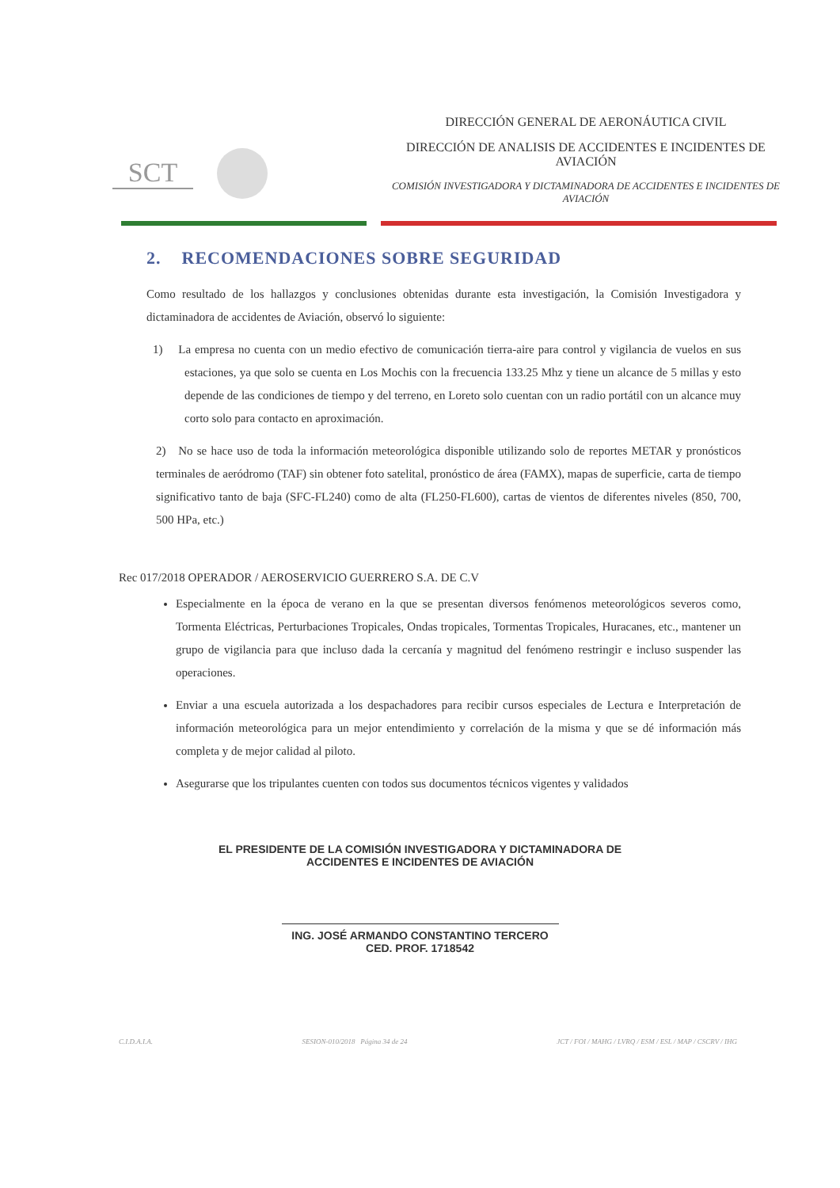SCT
DIRECCIÓN GENERAL DE AERONÁUTICA CIVIL
DIRECCIÓN DE ANALISIS DE ACCIDENTES E INCIDENTES DE AVIACIÓN
COMISIÓN INVESTIGADORA Y DICTAMINADORA DE ACCIDENTES E INCIDENTES DE AVIACIÓN
2. RECOMENDACIONES SOBRE SEGURIDAD
Como resultado de los hallazgos y conclusiones obtenidas durante esta investigación, la Comisión Investigadora y dictaminadora de accidentes de Aviación, observó lo siguiente:
1) La empresa no cuenta con un medio efectivo de comunicación tierra-aire para control y vigilancia de vuelos en sus estaciones, ya que solo se cuenta en Los Mochis con la frecuencia 133.25 Mhz y tiene un alcance de 5 millas y esto depende de las condiciones de tiempo y del terreno, en Loreto solo cuentan con un radio portátil con un alcance muy corto solo para contacto en aproximación.
2) No se hace uso de toda la información meteorológica disponible utilizando solo de reportes METAR y pronósticos terminales de aeródromo (TAF) sin obtener foto satelital, pronóstico de área (FAMX), mapas de superficie, carta de tiempo significativo tanto de baja (SFC-FL240) como de alta (FL250-FL600), cartas de vientos de diferentes niveles (850, 700, 500 HPa, etc.)
Rec 017/2018 OPERADOR / AEROSERVICIO GUERRERO S.A. DE C.V
Especialmente en la época de verano en la que se presentan diversos fenómenos meteorológicos severos como, Tormenta Eléctricas, Perturbaciones Tropicales, Ondas tropicales, Tormentas Tropicales, Huracanes, etc., mantener un grupo de vigilancia para que incluso dada la cercanía y magnitud del fenómeno restringir e incluso suspender las operaciones.
Enviar a una escuela autorizada a los despachadores para recibir cursos especiales de Lectura e Interpretación de información meteorológica para un mejor entendimiento y correlación de la misma y que se dé información más completa y de mejor calidad al piloto.
Asegurarse que los tripulantes cuenten con todos sus documentos técnicos vigentes y validados
EL PRESIDENTE DE LA COMISIÓN INVESTIGADORA Y DICTAMINADORA DE
ACCIDENTES E INCIDENTES DE AVIACIÓN
ING. JOSÉ ARMANDO CONSTANTINO TERCERO
CED. PROF. 1718542
C.I.D.A.I.A. SESION-010/2018 Página 34 de 24 JCT / FOI / MAHG / LVRQ / ESM / ESL / MAP / CSCRV / IHG